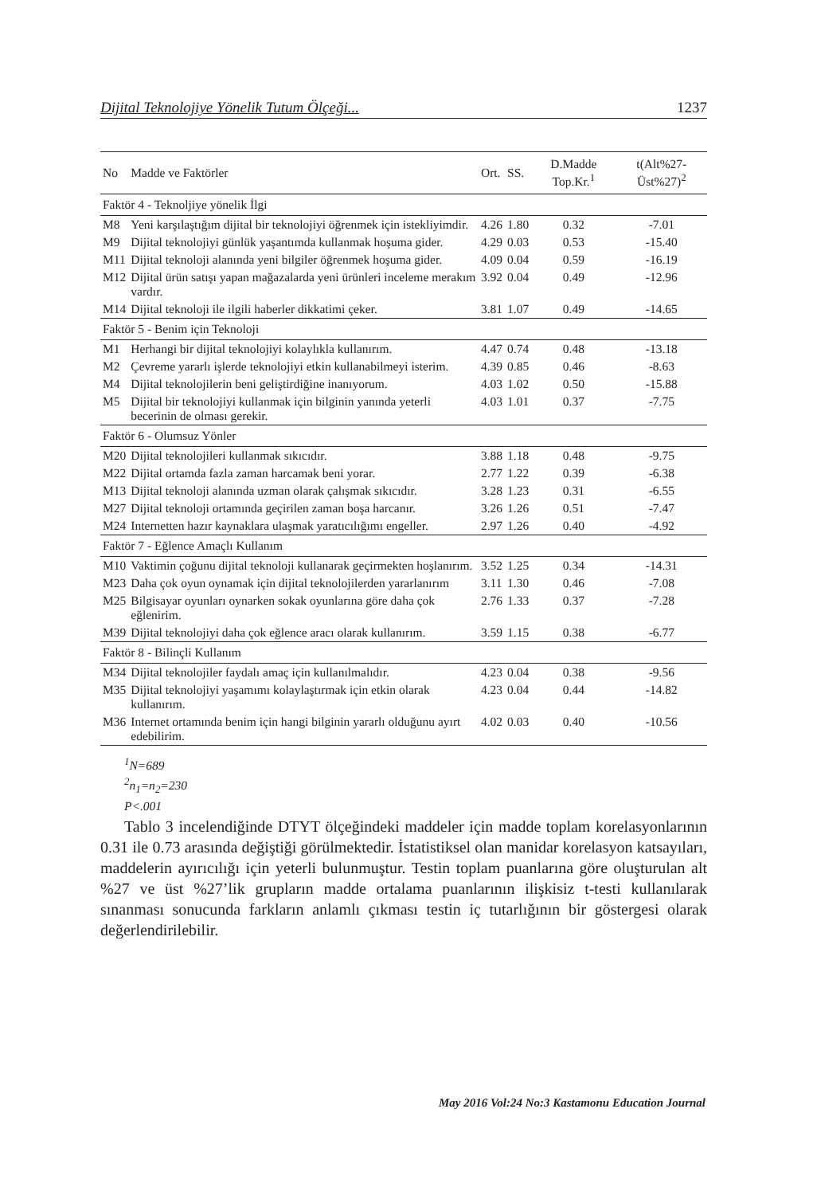Dijital Teknolojiye Yönelik Tutum Ölçeği... 1237
| No | Madde ve Faktörler | Ort. | SS. | D.Madde Top.Kr.<sup>1</sup> | t(Alt%27-Üst%27)<sup>2</sup> |
| --- | --- | --- | --- | --- | --- |
| Faktör 4 - Teknoljiye yönelik İlgi | | | | | |
| M8 | Yeni karşılaştığım dijital bir teknolojiyi öğrenmek için istekliyimdir. | 4.26 | 1.80 | 0.32 | -7.01 |
| M9 | Dijital teknolojiyi günlük yaşantımda kullanmak hoşuma gider. | 4.29 | 0.03 | 0.53 | -15.40 |
| M11 | Dijital teknoloji alanında yeni bilgiler öğrenmek hoşuma gider. | 4.09 | 0.04 | 0.59 | -16.19 |
| M12 | Dijital ürün satışı yapan mağazalarda yeni ürünleri inceleme merakım vardır. | 3.92 | 0.04 | 0.49 | -12.96 |
| M14 | Dijital teknoloji ile ilgili haberler dikkatimi çeker. | 3.81 | 1.07 | 0.49 | -14.65 |
| Faktör 5 - Benim için Teknoloji | | | | | |
| M1 | Herhangi bir dijital teknolojiyi kolaylıkla kullanırım. | 4.47 | 0.74 | 0.48 | -13.18 |
| M2 | Çevreme yararlı işlerde teknolojiyi etkin kullanabilmeyi isterim. | 4.39 | 0.85 | 0.46 | -8.63 |
| M4 | Dijital teknolojilerin beni geliştirdiğine inanıyorum. | 4.03 | 1.02 | 0.50 | -15.88 |
| M5 | Dijital bir teknolojiyi kullanmak için bilginin yanında yeterli becerinin de olması gerekir. | 4.03 | 1.01 | 0.37 | -7.75 |
| Faktör 6 - Olumsuz Yönler | | | | | |
| M20 | Dijital teknolojileri kullanmak sıkıcıdır. | 3.88 | 1.18 | 0.48 | -9.75 |
| M22 | Dijital ortamda fazla zaman harcamak beni yorar. | 2.77 | 1.22 | 0.39 | -6.38 |
| M13 | Dijital teknoloji alanında uzman olarak çalışmak sıkıcıdır. | 3.28 | 1.23 | 0.31 | -6.55 |
| M27 | Dijital teknoloji ortamında geçirilen zaman boşa harcanır. | 3.26 | 1.26 | 0.51 | -7.47 |
| M24 | Internetten hazır kaynaklara ulaşmak yaratıcılığımı engeller. | 2.97 | 1.26 | 0.40 | -4.92 |
| Faktör 7 - Eğlence Amaçlı Kullanım | | | | | |
| M10 | Vaktimin çoğunu dijital teknoloji kullanarak geçirmekten hoşlanırım. | 3.52 | 1.25 | 0.34 | -14.31 |
| M23 | Daha çok oyun oynamak için dijital teknolojilerden yararlanırım | 3.11 | 1.30 | 0.46 | -7.08 |
| M25 | Bilgisayar oyunları oynarken sokak oyunlarına göre daha çok eğlenirim. | 2.76 | 1.33 | 0.37 | -7.28 |
| M39 | Dijital teknolojiyi daha çok eğlence aracı olarak kullanırım. | 3.59 | 1.15 | 0.38 | -6.77 |
| Faktör 8 - Bilinçli Kullanım | | | | | |
| M34 | Dijital teknolojiler faydalı amaç için kullanılmalıdır. | 4.23 | 0.04 | 0.38 | -9.56 |
| M35 | Dijital teknolojiyi yaşamımı kolaylaştırmak için etkin olarak kullanırım. | 4.23 | 0.04 | 0.44 | -14.82 |
| M36 | Internet ortamında benim için hangi bilginin yararlı olduğunu ayırt edebilirim. | 4.02 | 0.03 | 0.40 | -10.56 |
<sup>1</sup> N=689
<sup>2</sup> n<sub>1</sub>=n<sub>2</sub>=230
P<.001
Tablo 3 incelendiğinde DTYT ölçeğindeki maddeler için madde toplam korelasyonlarının 0.31 ile 0.73 arasında değiştiği görülmektedir. İstatistiksel olan manidar korelasyon katsayıları, maddelerin ayırıcılığı için yeterli bulunmuştur. Testin toplam puanlarına göre oluşturulan alt %27 ve üst %27’lik grupların madde ortalama puanlarının ilişkisiz t-testi kullanılarak sınanması sonucunda farkların anlamlı çıkması testin iç tutarlığının bir göstergesi olarak değerlendirilebilir.
May 2016 Vol:24 No:3 Kastamonu Education Journal